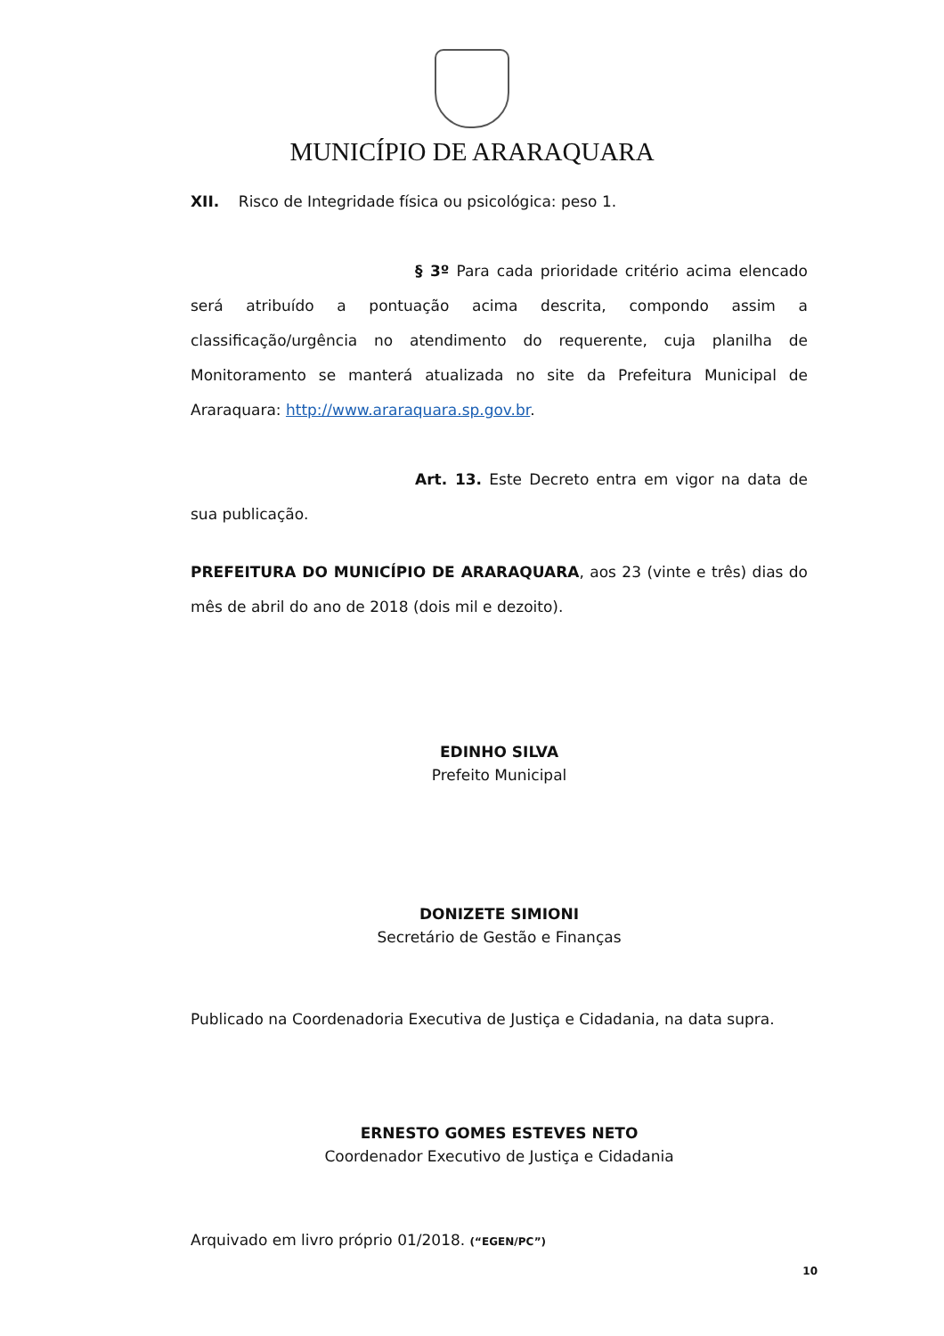MUNICÍPIO DE ARARAQUARA
XII. Risco de Integridade física ou psicológica: peso 1.
§ 3º Para cada prioridade critério acima elencado será atribuído a pontuação acima descrita, compondo assim a classificação/urgência no atendimento do requerente, cuja planilha de Monitoramento se manterá atualizada no site da Prefeitura Municipal de Araraquara: http://www.araraquara.sp.gov.br.
Art. 13. Este Decreto entra em vigor na data de sua publicação.
PREFEITURA DO MUNICÍPIO DE ARARAQUARA, aos 23 (vinte e três) dias do mês de abril do ano de 2018 (dois mil e dezoito).
EDINHO SILVA
Prefeito Municipal
DONIZETE SIMIONI
Secretário de Gestão e Finanças
Publicado na Coordenadoria Executiva de Justiça e Cidadania, na data supra.
ERNESTO GOMES ESTEVES NETO
Coordenador Executivo de Justiça e Cidadania
Arquivado em livro próprio 01/2018. (“EGEN/PC”)
10